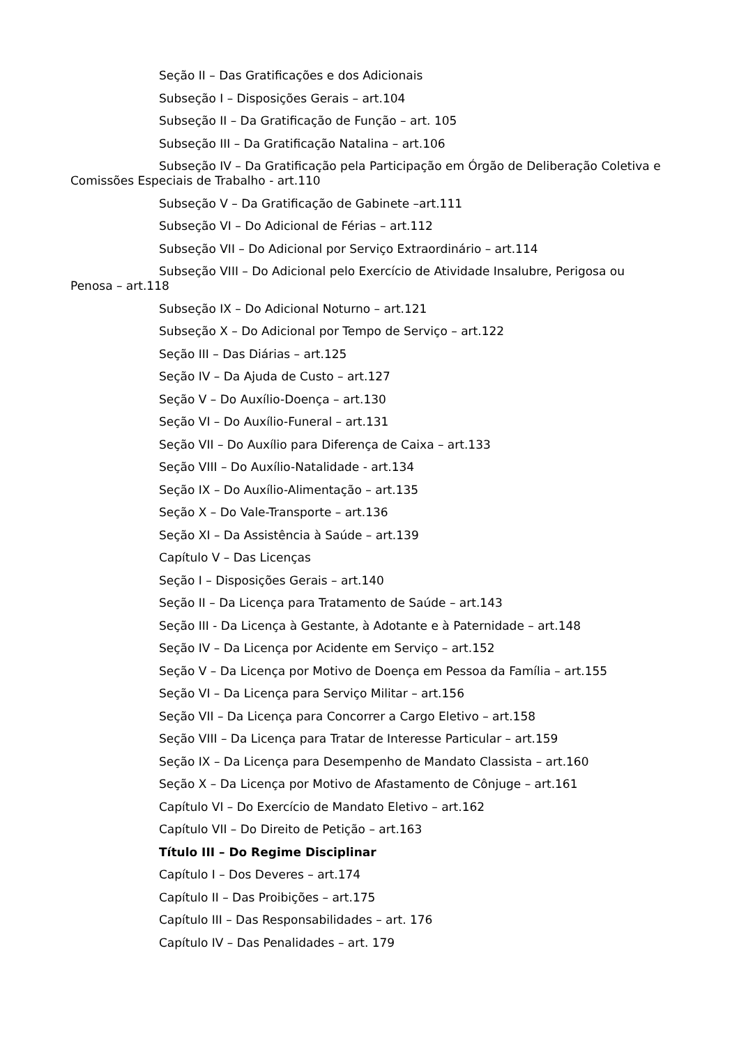Seção II – Das Gratificações e dos Adicionais
Subseção I – Disposições Gerais – art.104
Subseção II – Da Gratificação de Função – art. 105
Subseção III – Da Gratificação Natalina – art.106
Subseção IV – Da Gratificação pela Participação em Órgão de Deliberação Coletiva e Comissões Especiais de Trabalho - art.110
Subseção V – Da Gratificação de Gabinete –art.111
Subseção VI – Do Adicional de Férias – art.112
Subseção VII – Do Adicional por Serviço Extraordinário – art.114
Subseção VIII – Do Adicional pelo Exercício de Atividade Insalubre, Perigosa ou Penosa – art.118
Subseção IX – Do Adicional Noturno – art.121
Subseção X – Do Adicional por Tempo de Serviço – art.122
Seção III – Das Diárias – art.125
Seção IV – Da Ajuda de Custo – art.127
Seção V – Do Auxílio-Doença – art.130
Seção VI – Do Auxílio-Funeral – art.131
Seção VII – Do Auxílio para Diferença de Caixa – art.133
Seção VIII – Do Auxílio-Natalidade - art.134
Seção IX – Do Auxílio-Alimentação – art.135
Seção X – Do Vale-Transporte – art.136
Seção XI – Da Assistência à Saúde – art.139
Capítulo V – Das Licenças
Seção I – Disposições Gerais – art.140
Seção II – Da Licença para Tratamento de Saúde – art.143
Seção III - Da Licença à Gestante, à Adotante e à Paternidade – art.148
Seção IV – Da Licença por Acidente em Serviço – art.152
Seção V – Da Licença por Motivo de Doença em Pessoa da Família – art.155
Seção VI – Da Licença para Serviço Militar – art.156
Seção VII – Da Licença para Concorrer a Cargo Eletivo – art.158
Seção VIII – Da Licença para Tratar de Interesse Particular – art.159
Seção IX – Da Licença para Desempenho de Mandato Classista – art.160
Seção X – Da Licença por Motivo de Afastamento de Cônjuge – art.161
Capítulo VI – Do Exercício de Mandato Eletivo – art.162
Capítulo VII – Do Direito de Petição – art.163
Título III – Do Regime Disciplinar
Capítulo I – Dos Deveres – art.174
Capítulo II – Das Proibições – art.175
Capítulo III – Das Responsabilidades – art. 176
Capítulo IV – Das Penalidades – art. 179